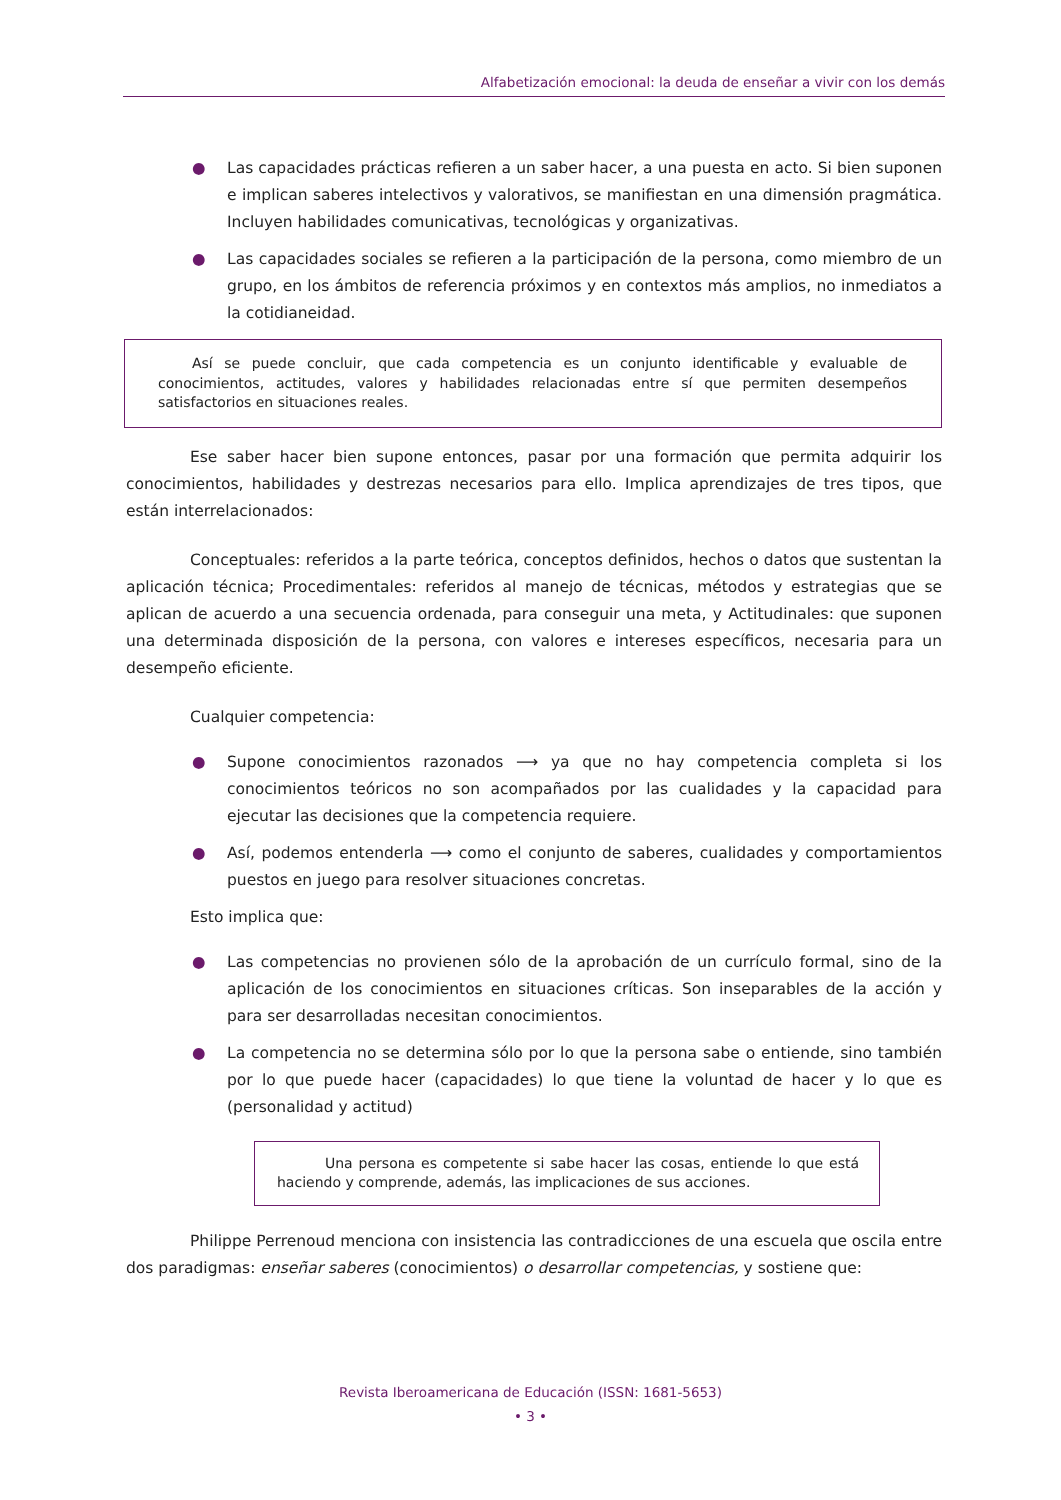Alfabetización emocional: la deuda de enseñar a vivir con los demás
● Las capacidades prácticas refieren a un saber hacer, a una puesta en acto. Si bien suponen e implican saberes intelectivos y valorativos, se manifiestan en una dimensión pragmática. Incluyen habilidades comunicativas, tecnológicas y organizativas.
● Las capacidades sociales se refieren a la participación de la persona, como miembro de un grupo, en los ámbitos de referencia próximos y en contextos más amplios, no inmediatos a la cotidianeidad.
Así se puede concluir, que cada competencia es un conjunto identificable y evaluable de conocimientos, actitudes, valores y habilidades relacionadas entre sí que permiten desempeños satisfactorios en situaciones reales.
Ese saber hacer bien supone entonces, pasar por una formación que permita adquirir los conocimientos, habilidades y destrezas necesarios para ello. Implica aprendizajes de tres tipos, que están interrelacionados:
Conceptuales: referidos a la parte teórica, conceptos definidos, hechos o datos que sustentan la aplicación técnica; Procedimentales: referidos al manejo de técnicas, métodos y estrategias que se aplican de acuerdo a una secuencia ordenada, para conseguir una meta, y Actitudinales: que suponen una determinada disposición de la persona, con valores e intereses específicos, necesaria para un desempeño eficiente.
Cualquier competencia:
● Supone conocimientos razonados ⟶ ya que no hay competencia completa si los conocimientos teóricos no son acompañados por las cualidades y la capacidad para ejecutar las decisiones que la competencia requiere.
● Así, podemos entenderla ⟶ como el conjunto de saberes, cualidades y comportamientos puestos en juego para resolver situaciones concretas.
Esto implica que:
● Las competencias no provienen sólo de la aprobación de un currículo formal, sino de la aplicación de los conocimientos en situaciones críticas. Son inseparables de la acción y para ser desarrolladas necesitan conocimientos.
● La competencia no se determina sólo por lo que la persona sabe o entiende, sino también por lo que puede hacer (capacidades) lo que tiene la voluntad de hacer y lo que es (personalidad y actitud)
Una persona es competente si sabe hacer las cosas, entiende lo que está haciendo y comprende, además, las implicaciones de sus acciones.
Philippe Perrenoud menciona con insistencia las contradicciones de una escuela que oscila entre dos paradigmas: enseñar saberes (conocimientos) o desarrollar competencias, y sostiene que:
Revista Iberoamericana de Educación (ISSN: 1681-5653)
• 3 •